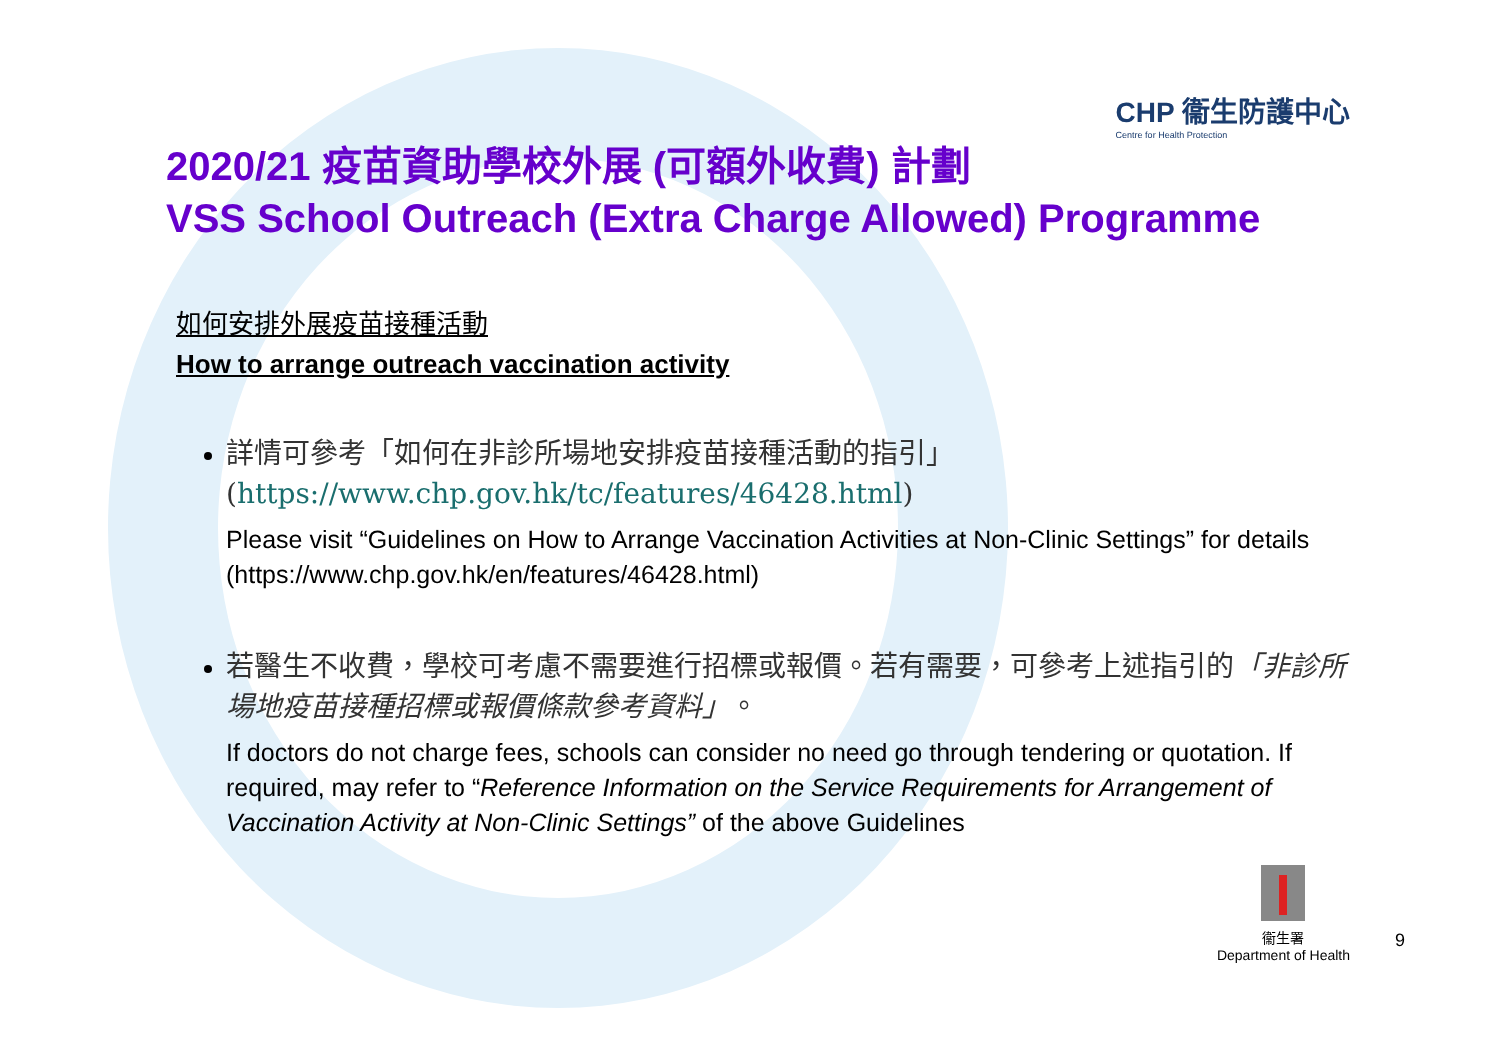CHP 衞生防護中心
Centre for Health Protection
2020/21 疫苗資助學校外展 (可額外收費) 計劃
VSS School Outreach (Extra Charge Allowed) Programme
如何安排外展疫苗接種活動
How to arrange outreach vaccination activity
詳情可參考「如何在非診所場地安排疫苗接種活動的指引」
(https://www.chp.gov.hk/tc/features/46428.html)
Please visit “Guidelines on How to Arrange Vaccination Activities at Non-Clinic Settings” for details (https://www.chp.gov.hk/en/features/46428.html)
若醫生不收費，學校可考慮不需要進行招標或報價。若有需要，可參考上述指引的「非診所場地疫苗接種招標或報價條款參考資料」。
If doctors do not charge fees, schools can consider no need go through tendering or quotation. If required, may refer to “Reference Information on the Service Requirements for Arrangement of Vaccination Activity at Non-Clinic Settings” of the above Guidelines
衞生署
Department of Health
9